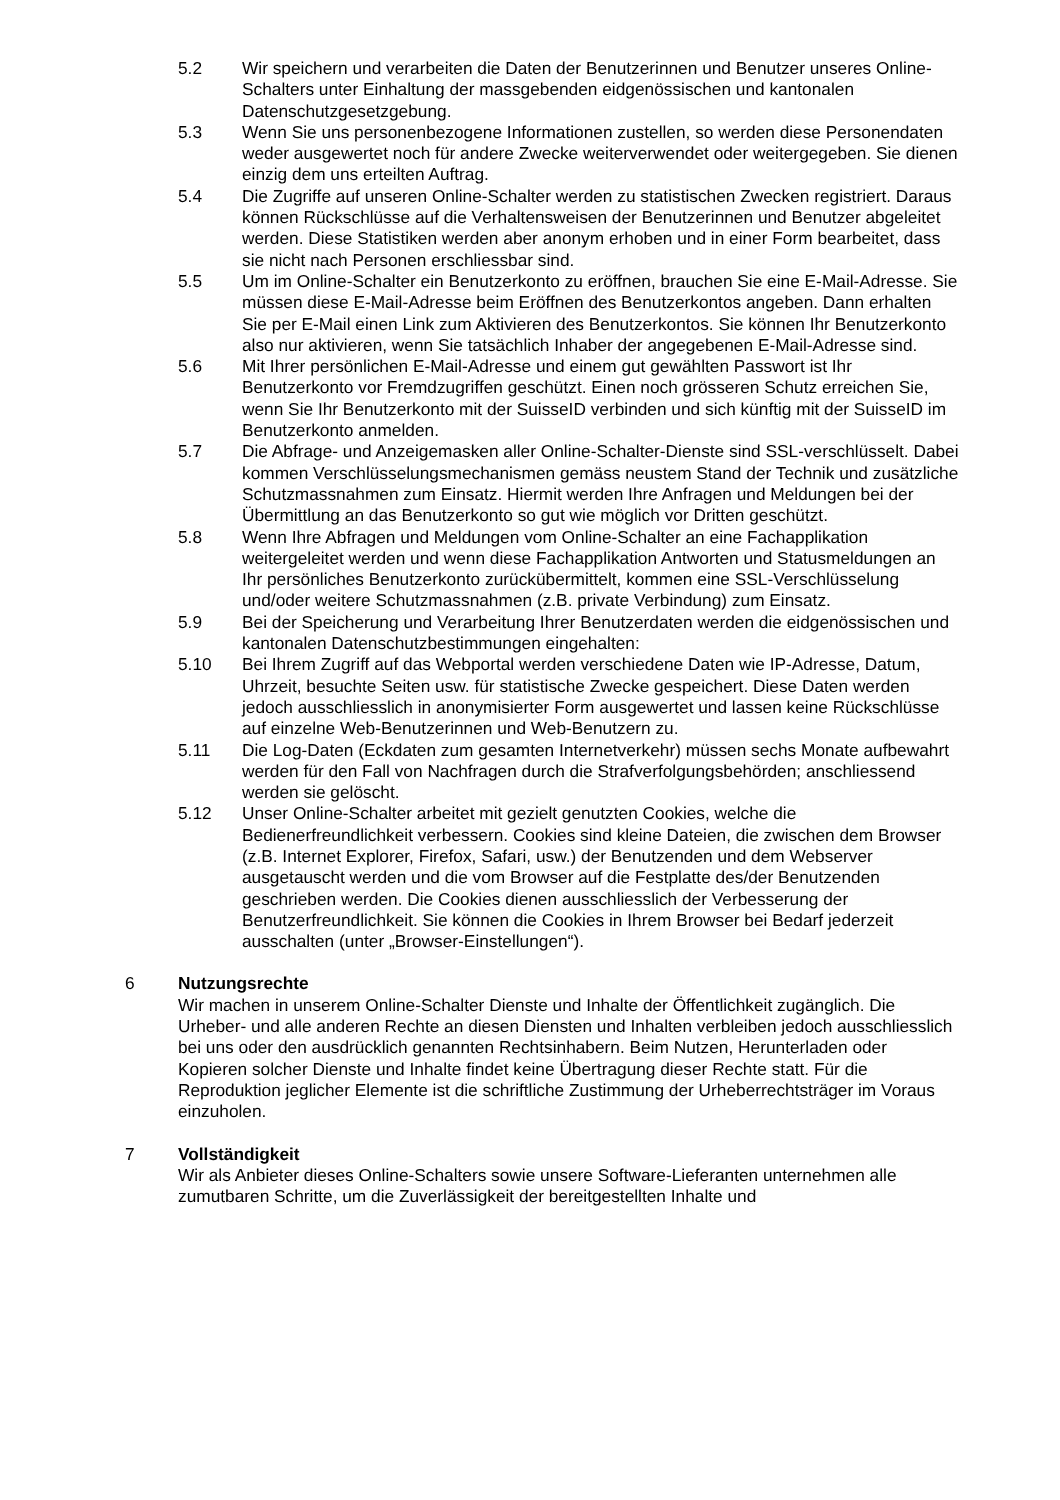5.2 Wir speichern und verarbeiten die Daten der Benutzerinnen und Benutzer unseres Online-Schalters unter Einhaltung der massgebenden eidgenössischen und kantonalen Datenschutzgesetzgebung.
5.3 Wenn Sie uns personenbezogene Informationen zustellen, so werden diese Personendaten weder ausgewertet noch für andere Zwecke weiterverwendet oder weitergegeben. Sie dienen einzig dem uns erteilten Auftrag.
5.4 Die Zugriffe auf unseren Online-Schalter werden zu statistischen Zwecken registriert. Daraus können Rückschlüsse auf die Verhaltensweisen der Benutzerinnen und Benutzer abgeleitet werden. Diese Statistiken werden aber anonym erhoben und in einer Form bearbeitet, dass sie nicht nach Personen erschliessbar sind.
5.5 Um im Online-Schalter ein Benutzerkonto zu eröffnen, brauchen Sie eine E-Mail-Adresse. Sie müssen diese E-Mail-Adresse beim Eröffnen des Benutzerkontos angeben. Dann erhalten Sie per E-Mail einen Link zum Aktivieren des Benutzerkontos. Sie können Ihr Benutzerkonto also nur aktivieren, wenn Sie tatsächlich Inhaber der angegebenen E-Mail-Adresse sind.
5.6 Mit Ihrer persönlichen E-Mail-Adresse und einem gut gewählten Passwort ist Ihr Benutzerkonto vor Fremdzugriffen geschützt. Einen noch grösseren Schutz erreichen Sie, wenn Sie Ihr Benutzerkonto mit der SuisseID verbinden und sich künftig mit der SuisseID im Benutzerkonto anmelden.
5.7 Die Abfrage- und Anzeigemasken aller Online-Schalter-Dienste sind SSL-verschlüsselt. Dabei kommen Verschlüsselungsmechanismen gemäss neustem Stand der Technik und zusätzliche Schutzmassnahmen zum Einsatz. Hiermit werden Ihre Anfragen und Meldungen bei der Übermittlung an das Benutzerkonto so gut wie möglich vor Dritten geschützt.
5.8 Wenn Ihre Abfragen und Meldungen vom Online-Schalter an eine Fachapplikation weitergeleitet werden und wenn diese Fachapplikation Antworten und Statusmeldungen an Ihr persönliches Benutzerkonto zurückübermittelt, kommen eine SSL-Verschlüsselung und/oder weitere Schutzmassnahmen (z.B. private Verbindung) zum Einsatz.
5.9 Bei der Speicherung und Verarbeitung Ihrer Benutzerdaten werden die eidgenössischen und kantonalen Datenschutzbestimmungen eingehalten:
5.10 Bei Ihrem Zugriff auf das Webportal werden verschiedene Daten wie IP-Adresse, Datum, Uhrzeit, besuchte Seiten usw. für statistische Zwecke gespeichert. Diese Daten werden jedoch ausschliesslich in anonymisierter Form ausgewertet und lassen keine Rückschlüsse auf einzelne Web-Benutzerinnen und Web-Benutzern zu.
5.11 Die Log-Daten (Eckdaten zum gesamten Internetverkehr) müssen sechs Monate aufbewahrt werden für den Fall von Nachfragen durch die Strafverfolgungsbehörden; anschliessend werden sie gelöscht.
5.12 Unser Online-Schalter arbeitet mit gezielt genutzten Cookies, welche die Bedienerfreundlichkeit verbessern. Cookies sind kleine Dateien, die zwischen dem Browser (z.B. Internet Explorer, Firefox, Safari, usw.) der Benutzenden und dem Webserver ausgetauscht werden und die vom Browser auf die Festplatte des/der Benutzenden geschrieben werden. Die Cookies dienen ausschliesslich der Verbesserung der Benutzerfreundlichkeit. Sie können die Cookies in Ihrem Browser bei Bedarf jederzeit ausschalten (unter „Browser-Einstellungen“).
6 Nutzungsrechte
Wir machen in unserem Online-Schalter Dienste und Inhalte der Öffentlichkeit zugänglich. Die Urheber- und alle anderen Rechte an diesen Diensten und Inhalten verbleiben jedoch ausschliesslich bei uns oder den ausdrücklich genannten Rechtsinhabern. Beim Nutzen, Herunterladen oder Kopieren solcher Dienste und Inhalte findet keine Übertragung dieser Rechte statt. Für die Reproduktion jeglicher Elemente ist die schriftliche Zustimmung der Urheberrechtsträger im Voraus einzuholen.
7 Vollständigkeit
Wir als Anbieter dieses Online-Schalters sowie unsere Software-Lieferanten unternehmen alle zumutbaren Schritte, um die Zuverlässigkeit der bereitgestellten Inhalte und